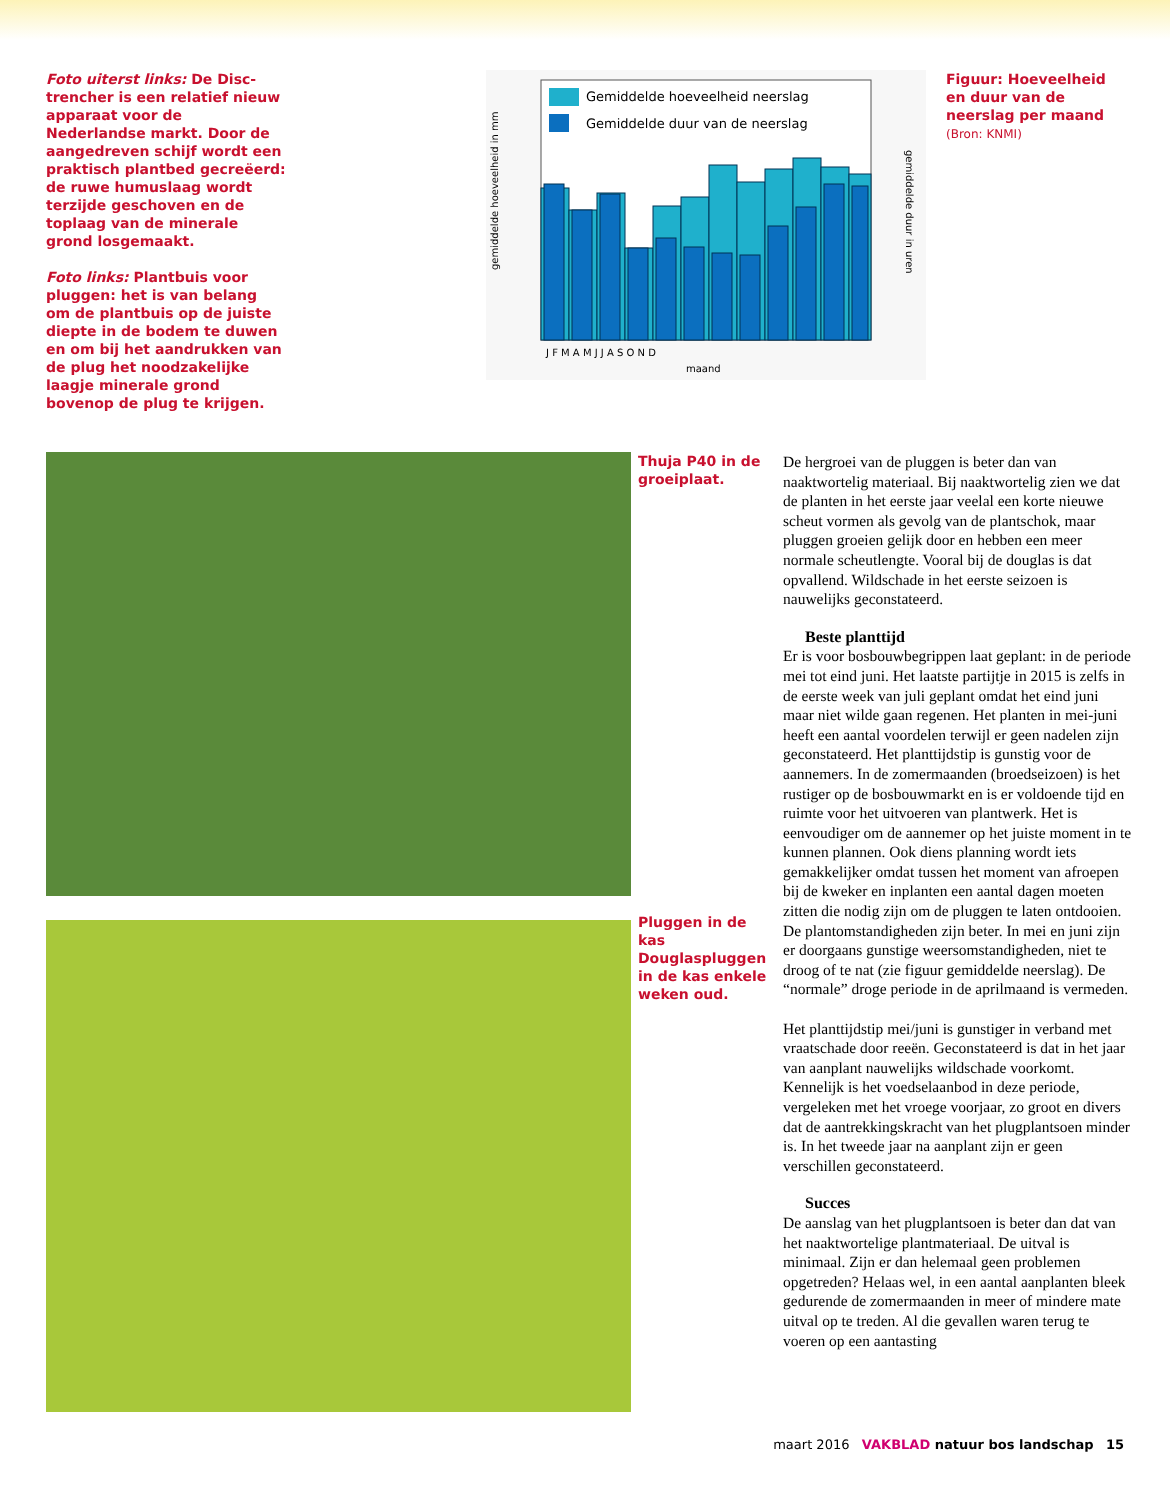Foto uiterst links: De Disc-trencher is een relatief nieuw apparaat voor de Nederlandse markt. Door de aangedreven schijf wordt een praktisch plantbed gecreëerd: de ruwe humuslaag wordt terzijde geschoven en de toplaag van de minerale grond losgemaakt.
Foto links: Plantbuis voor pluggen: het is van belang om de plantbuis op de juiste diepte in de bodem te duwen en om bij het aandrukken van de plug het noodzakelijke laagje minerale grond bovenop de plug te krijgen.
Gemiddelde hoeveelheid neerslag
Gemiddelde duur van de neerslag
J F M A M J J A S O N D
maand
gemiddelde hoeveelheid in mm
gemiddelde duur in uren
Figuur: Hoeveelheid en duur van de neerslag per maand (Bron: KNMI)
Thuja P40 in de groeiplaat.
Pluggen in de kas Douglaspluggen in de kas enkele weken oud.
De hergroei van de pluggen is beter dan van naaktwortelig materiaal. Bij naaktwortelig zien we dat de planten in het eerste jaar veelal een korte nieuwe scheut vormen als gevolg van de plantschok, maar pluggen groeien gelijk door en hebben een meer normale scheutlengte. Vooral bij de douglas is dat opvallend. Wildschade in het eerste seizoen is nauwelijks geconstateerd.
Beste planttijd
Er is voor bosbouwbegrippen laat geplant: in de periode mei tot eind juni. Het laatste partijtje in 2015 is zelfs in de eerste week van juli geplant omdat het eind juni maar niet wilde gaan regenen. Het planten in mei-juni heeft een aantal voordelen terwijl er geen nadelen zijn geconstateerd. Het planttijdstip is gunstig voor de aannemers. In de zomermaanden (broedseizoen) is het rustiger op de bosbouwmarkt en is er voldoende tijd en ruimte voor het uitvoeren van plantwerk. Het is eenvoudiger om de aannemer op het juiste moment in te kunnen plannen. Ook diens planning wordt iets gemakkelijker omdat tussen het moment van afroepen bij de kweker en inplanten een aantal dagen moeten zitten die nodig zijn om de pluggen te laten ontdooien.
De plantomstandigheden zijn beter. In mei en juni zijn er doorgaans gunstige weersomstandigheden, niet te droog of te nat (zie figuur gemiddelde neerslag). De “normale” droge periode in de aprilmaand is vermeden.
Het planttijdstip mei/juni is gunstiger in verband met vraatschade door reeën. Geconstateerd is dat in het jaar van aanplant nauwelijks wildschade voorkomt. Kennelijk is het voedselaanbod in deze periode, vergeleken met het vroege voorjaar, zo groot en divers dat de aantrekkingskracht van het plugplantsoen minder is. In het tweede jaar na aanplant zijn er geen verschillen geconstateerd.
Succes
De aanslag van het plugplantsoen is beter dan dat van het naaktwortelige plantmateriaal. De uitval is minimaal. Zijn er dan helemaal geen problemen opgetreden? Helaas wel, in een aantal aanplanten bleek gedurende de zomermaanden in meer of mindere mate uitval op te treden. Al die gevallen waren terug te voeren op een aantasting
maart 2016 VAKBLAD natuur bos landschap 15